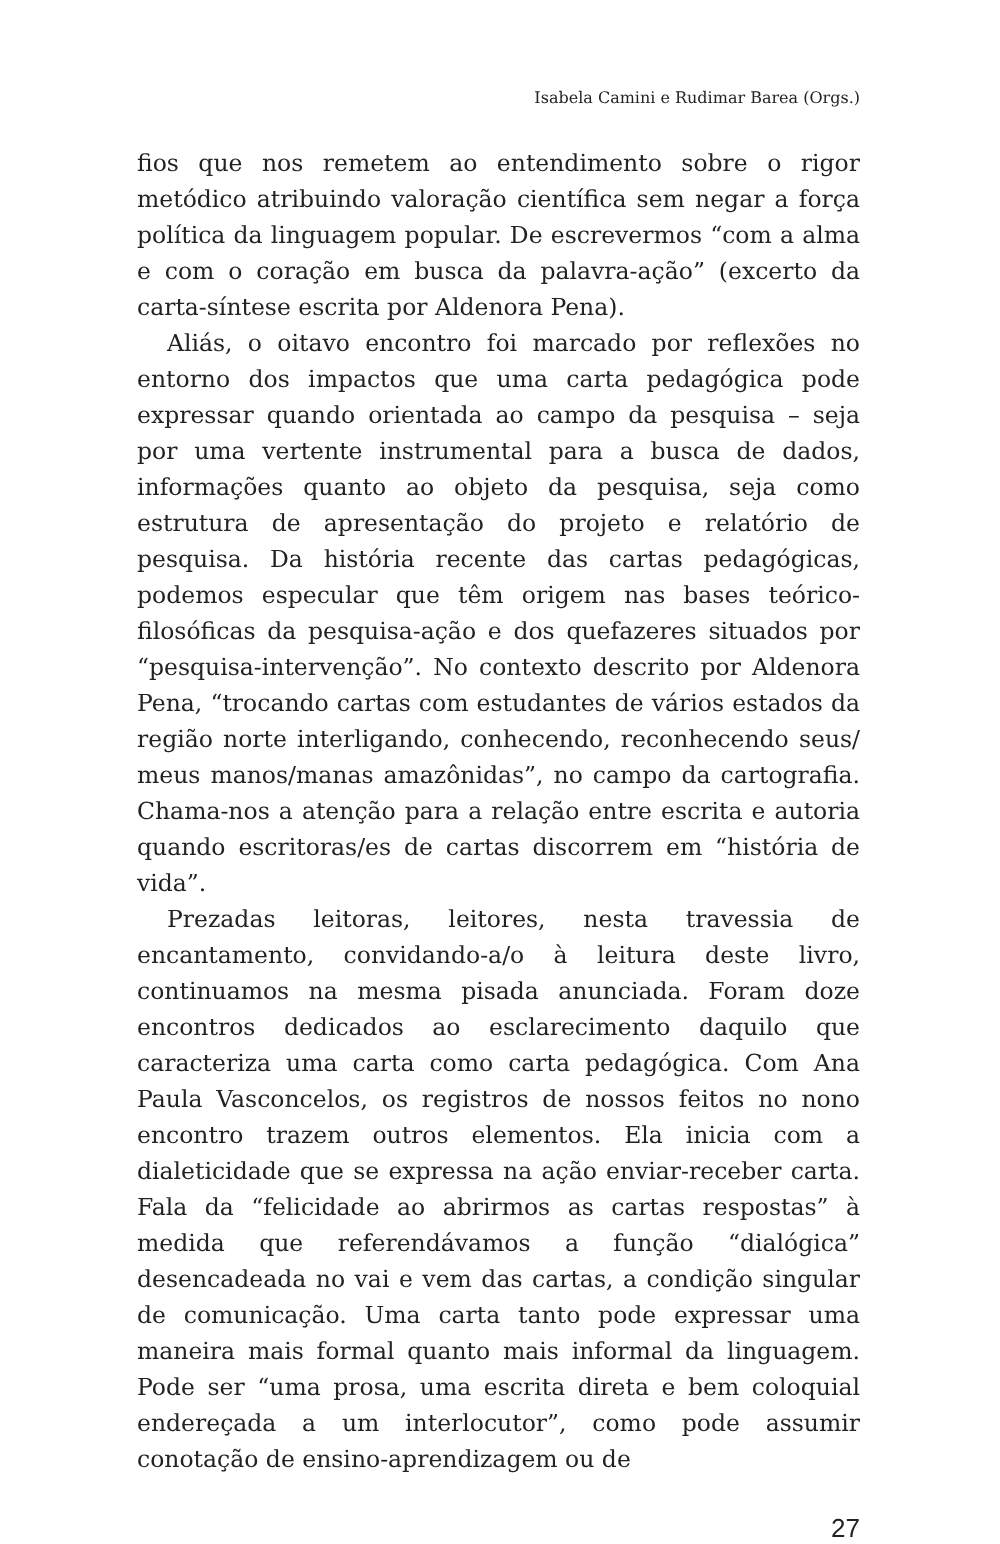Isabela Camini e Rudimar Barea (Orgs.)
fios que nos remetem ao entendimento sobre o rigor metódico atribuindo valoração científica sem negar a força política da linguagem popular. De escrevermos “com a alma e com o coração em busca da palavra-ação” (excerto da carta-síntese escrita por Aldenora Pena).
Aliás, o oitavo encontro foi marcado por reflexões no entorno dos impactos que uma carta pedagógica pode expressar quando orientada ao campo da pesquisa – seja por uma vertente instrumental para a busca de dados, informações quanto ao objeto da pesquisa, seja como estrutura de apresentação do projeto e relatório de pesquisa. Da história recente das cartas pedagógicas, podemos especular que têm origem nas bases teórico-filosóficas da pesquisa-ação e dos quefazeres situados por “pesquisa-intervenção”. No contexto descrito por Aldenora Pena, “trocando cartas com estudantes de vários estados da região norte interligando, conhecendo, reconhecendo seus/ meus manos/manas amazônidas”, no campo da cartografia. Chama-nos a atenção para a relação entre escrita e autoria quando escritoras/es de cartas discorrem em “história de vida”.
Prezadas leitoras, leitores, nesta travessia de encantamento, convidando-a/o à leitura deste livro, continuamos na mesma pisada anunciada. Foram doze encontros dedicados ao esclarecimento daquilo que caracteriza uma carta como carta pedagógica. Com Ana Paula Vasconcelos, os registros de nossos feitos no nono encontro trazem outros elementos. Ela inicia com a dialeticidade que se expressa na ação enviar-receber carta. Fala da “felicidade ao abrirmos as cartas respostas” à medida que referendávamos a função “dialógica” desencadeada no vai e vem das cartas, a condição singular de comunicação. Uma carta tanto pode expressar uma maneira mais formal quanto mais informal da linguagem. Pode ser “uma prosa, uma escrita direta e bem coloquial endereçada a um interlocutor”, como pode assumir conotação de ensino-aprendizagem ou de
27